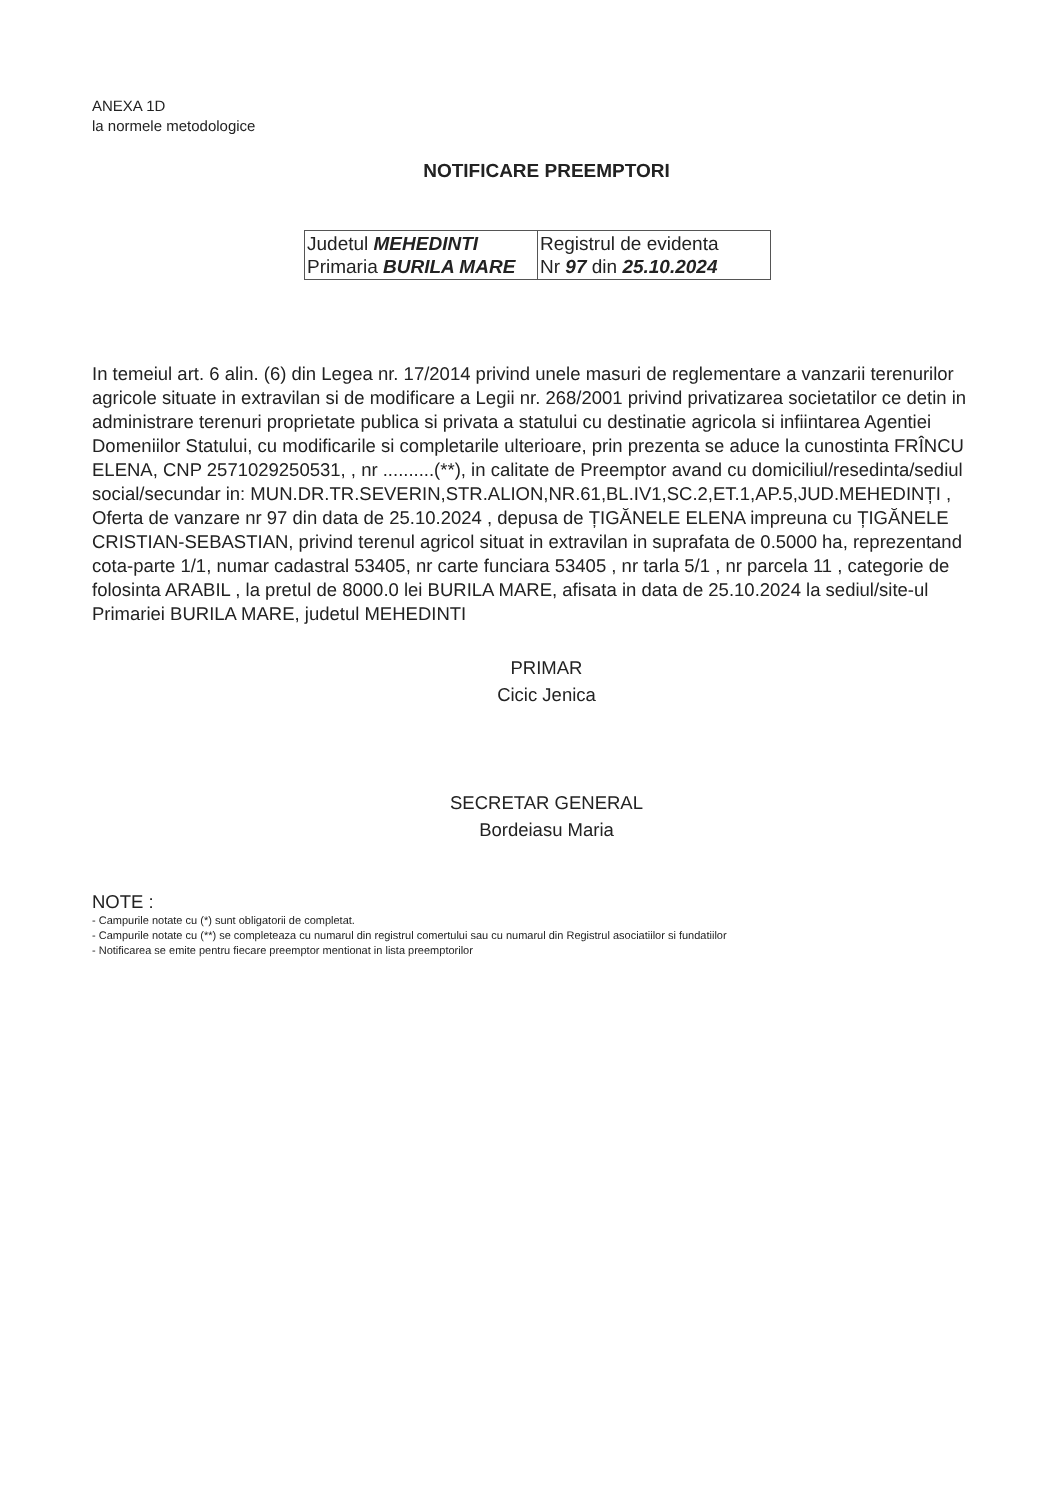ANEXA 1D
la normele metodologice
NOTIFICARE PREEMPTORI
| Judetul MEHEDINTI Primaria BURILA MARE | Registrul de evidenta Nr 97 din 25.10.2024 |
In temeiul art. 6 alin. (6) din Legea nr. 17/2014 privind unele masuri de reglementare a vanzarii terenurilor agricole situate in extravilan si de modificare a Legii nr. 268/2001 privind privatizarea societatilor ce detin in administrare terenuri proprietate publica si privata a statului cu destinatie agricola si infiintarea Agentiei Domeniilor Statului, cu modificarile si completarile ulterioare, prin prezenta se aduce la cunostinta FRÎNCU ELENA, CNP 2571029250531, , nr ..........(**), in calitate de Preemptor avand cu domiciliul/resedinta/sediul social/secundar in: MUN.DR.TR.SEVERIN,STR.ALION,NR.61,BL.IV1,SC.2,ET.1,AP.5,JUD.MEHEDINȚI , Oferta de vanzare nr 97 din data de 25.10.2024 , depusa de ȚIGĂNELE ELENA impreuna cu ȚIGĂNELE CRISTIAN-SEBASTIAN, privind terenul agricol situat in extravilan in suprafata de 0.5000 ha, reprezentand cota-parte 1/1, numar cadastral 53405, nr carte funciara 53405 , nr tarla 5/1 , nr parcela 11 , categorie de folosinta ARABIL , la pretul de 8000.0 lei BURILA MARE, afisata in data de 25.10.2024 la sediul/site-ul Primariei BURILA MARE, judetul MEHEDINTI
PRIMAR
Cicic Jenica
SECRETAR GENERAL
Bordeiasu Maria
NOTE :
- Campurile notate cu (*) sunt obligatorii de completat.
- Campurile notate cu (**) se completeaza cu numarul din registrul comertului sau cu numarul din Registrul asociatiilor si fundatiilor
- Notificarea se emite pentru fiecare preemptor mentionat in lista preemptorilor